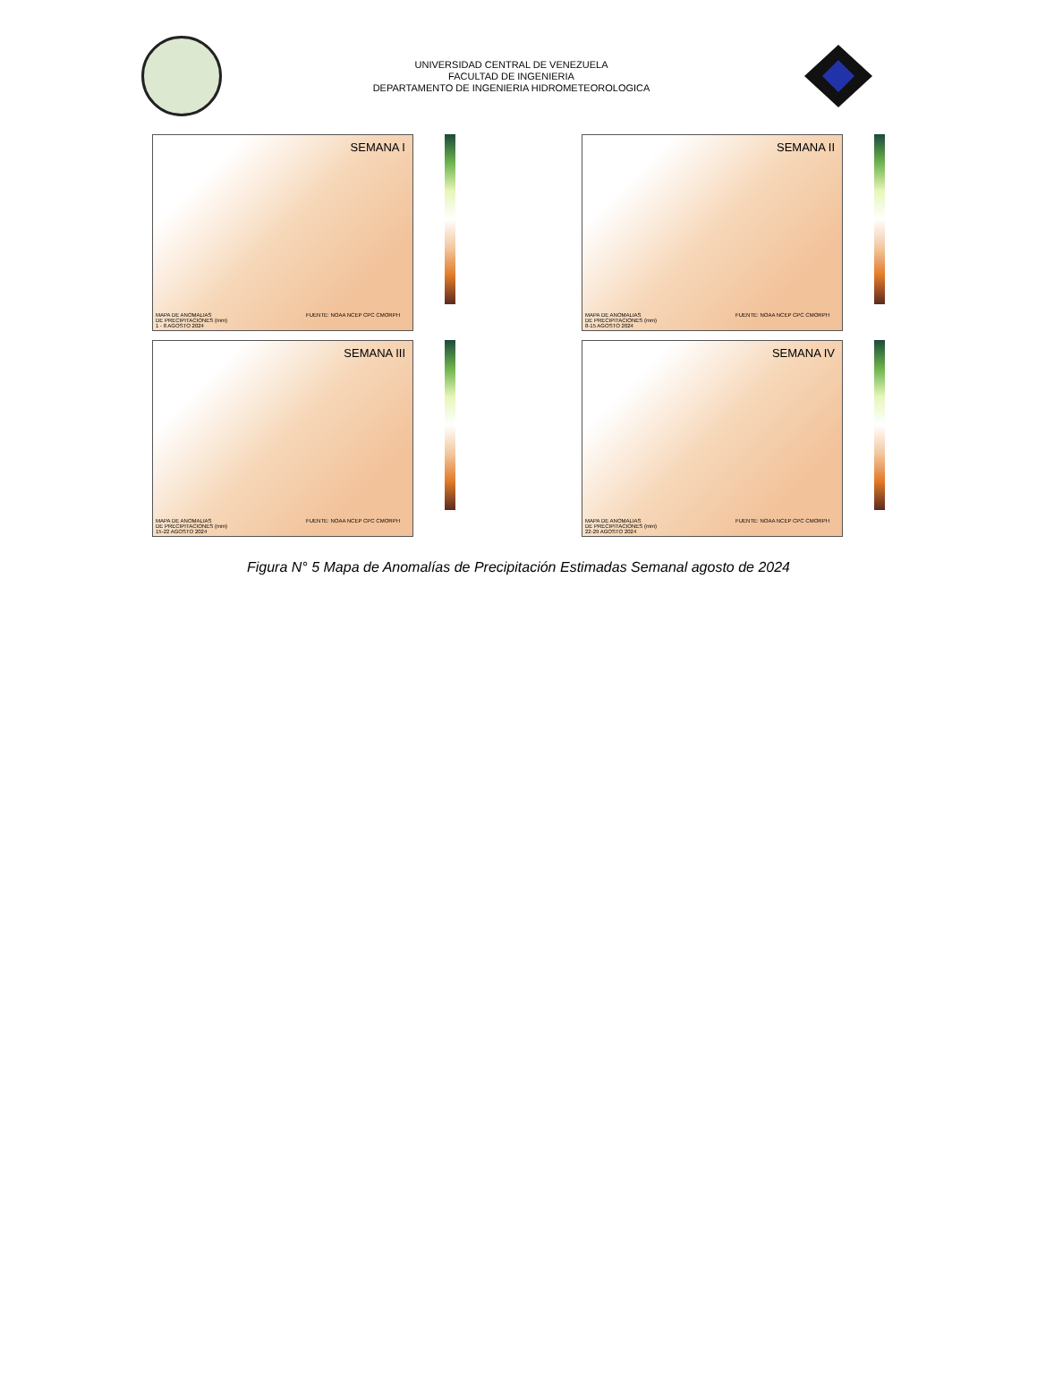UNIVERSIDAD CENTRAL DE VENEZUELA
FACULTAD DE INGENIERIA
DEPARTAMENTO DE INGENIERIA HIDROMETEOROLOGICA
SEMANA I
FUENTE: NOAA NCEP CPC CMORPH
MAPA DE ANOMALIAS
DE PRECIPITACIONES (mm)
1 - 8 AGOSTO 2024
SEMANA II
FUENTE: NOAA NCEP CPC CMORPH
MAPA DE ANOMALIAS
DE PRECIPITACIONES (mm)
8-15 AGOSTO 2024
SEMANA III
FUENTE: NOAA NCEP CPC CMORPH
MAPA DE ANOMALIAS
DE PRECIPITACIONES (mm)
15-22 AGOSTO 2024
SEMANA IV
FUENTE: NOAA NCEP CPC CMORPH
MAPA DE ANOMALIAS
DE PRECIPITACIONES (mm)
22-29 AGOSTO 2024
Figura N° 5 Mapa de Anomalías de Precipitación Estimadas Semanal agosto de 2024